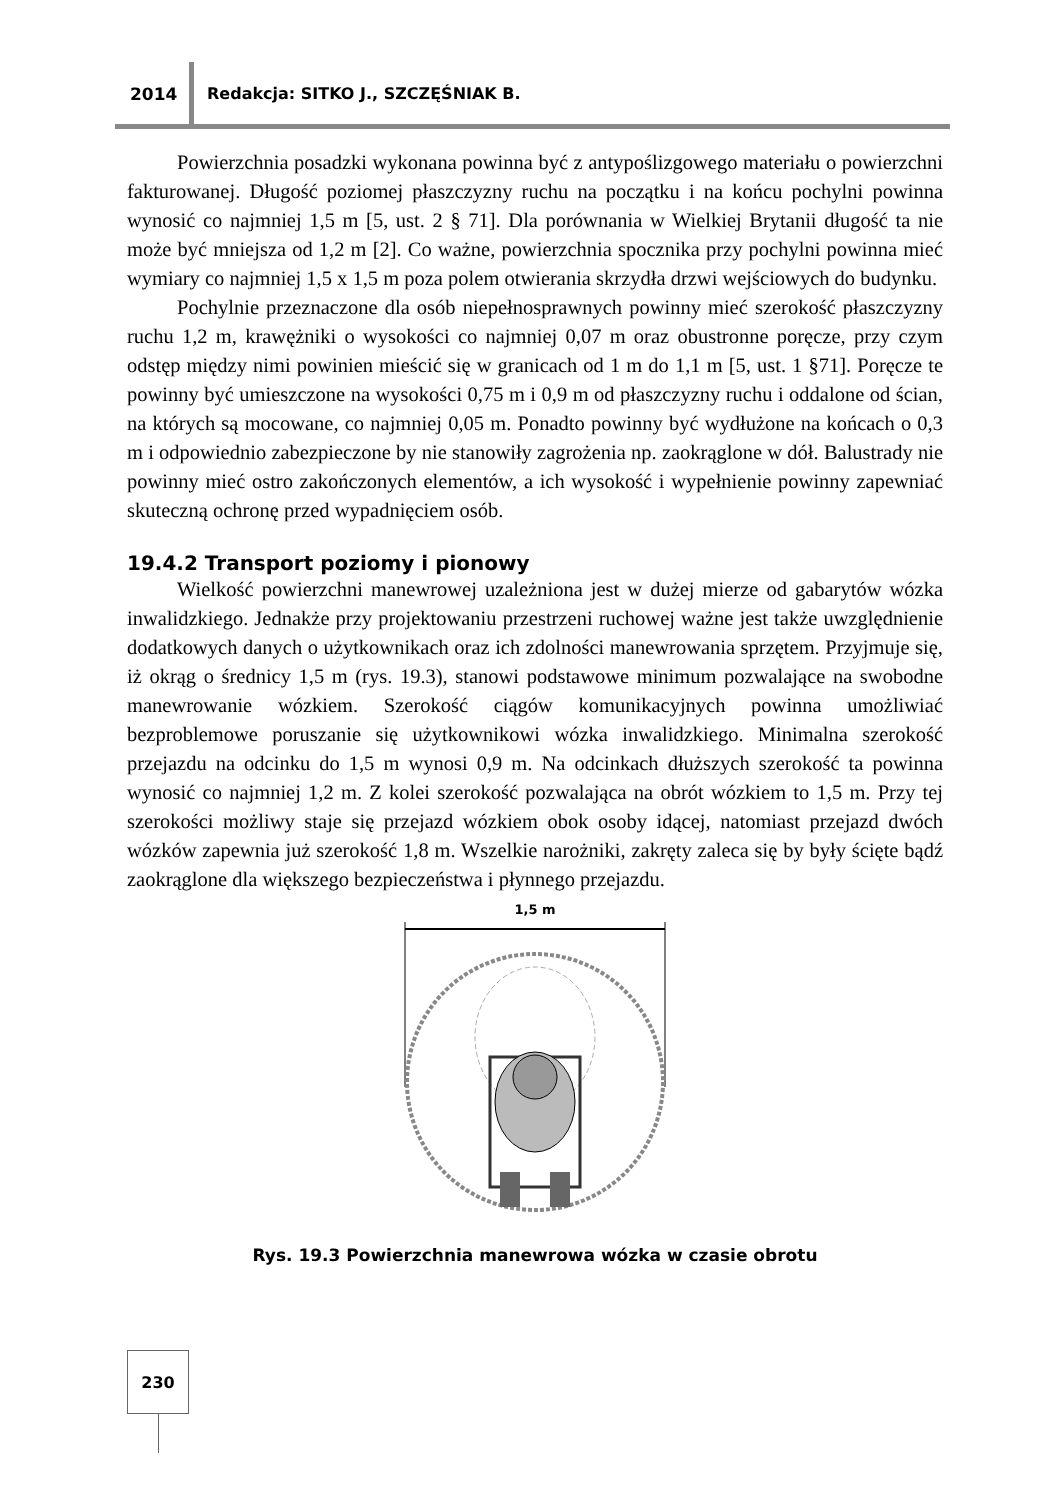2014
Redakcja: SITKO J., SZCZĘŚNIAK B.
Powierzchnia posadzki wykonana powinna być z antypoślizgowego materiału o powierzchni fakturowanej. Długość poziomej płaszczyzny ruchu na początku i na końcu pochylni powinna wynosić co najmniej 1,5 m [5, ust. 2 § 71]. Dla porównania w Wielkiej Brytanii długość ta nie może być mniejsza od 1,2 m [2]. Co ważne, powierzchnia spocznika przy pochylni powinna mieć wymiary co najmniej 1,5 x 1,5 m poza polem otwierania skrzydła drzwi wejściowych do budynku.
Pochylnie przeznaczone dla osób niepełnosprawnych powinny mieć szerokość płaszczyzny ruchu 1,2 m, krawężniki o wysokości co najmniej 0,07 m oraz obustronne poręcze, przy czym odstęp między nimi powinien mieścić się w granicach od 1 m do 1,1 m [5, ust. 1 §71]. Poręcze te powinny być umieszczone na wysokości 0,75 m i 0,9 m od płaszczyzny ruchu i oddalone od ścian, na których są mocowane, co najmniej 0,05 m. Ponadto powinny być wydłużone na końcach o 0,3 m i odpowiednio zabezpieczone by nie stanowiły zagrożenia np. zaokrąglone w dół. Balustrady nie powinny mieć ostro zakończonych elementów, a ich wysokość i wypełnienie powinny zapewniać skuteczną ochronę przed wypadnięciem osób.
19.4.2 Transport poziomy i pionowy
Wielkość powierzchni manewrowej uzależniona jest w dużej mierze od gabarytów wózka inwalidzkiego. Jednakże przy projektowaniu przestrzeni ruchowej ważne jest także uwzględnienie dodatkowych danych o użytkownikach oraz ich zdolności manewrowania sprzętem. Przyjmuje się, iż okrąg o średnicy 1,5 m (rys. 19.3), stanowi podstawowe minimum pozwalające na swobodne manewrowanie wózkiem. Szerokość ciągów komunikacyjnych powinna umożliwiać bezproblemowe poruszanie się użytkownikowi wózka inwalidzkiego. Minimalna szerokość przejazdu na odcinku do 1,5 m wynosi 0,9 m. Na odcinkach dłuższych szerokość ta powinna wynosić co najmniej 1,2 m. Z kolei szerokość pozwalająca na obrót wózkiem to 1,5 m. Przy tej szerokości możliwy staje się przejazd wózkiem obok osoby idącej, natomiast przejazd dwóch wózków zapewnia już szerokość 1,8 m. Wszelkie narożniki, zakręty zaleca się by były ścięte bądź zaokrąglone dla większego bezpieczeństwa i płynnego przejazdu.
1,5 m
Rys. 19.3 Powierzchnia manewrowa wózka w czasie obrotu
230